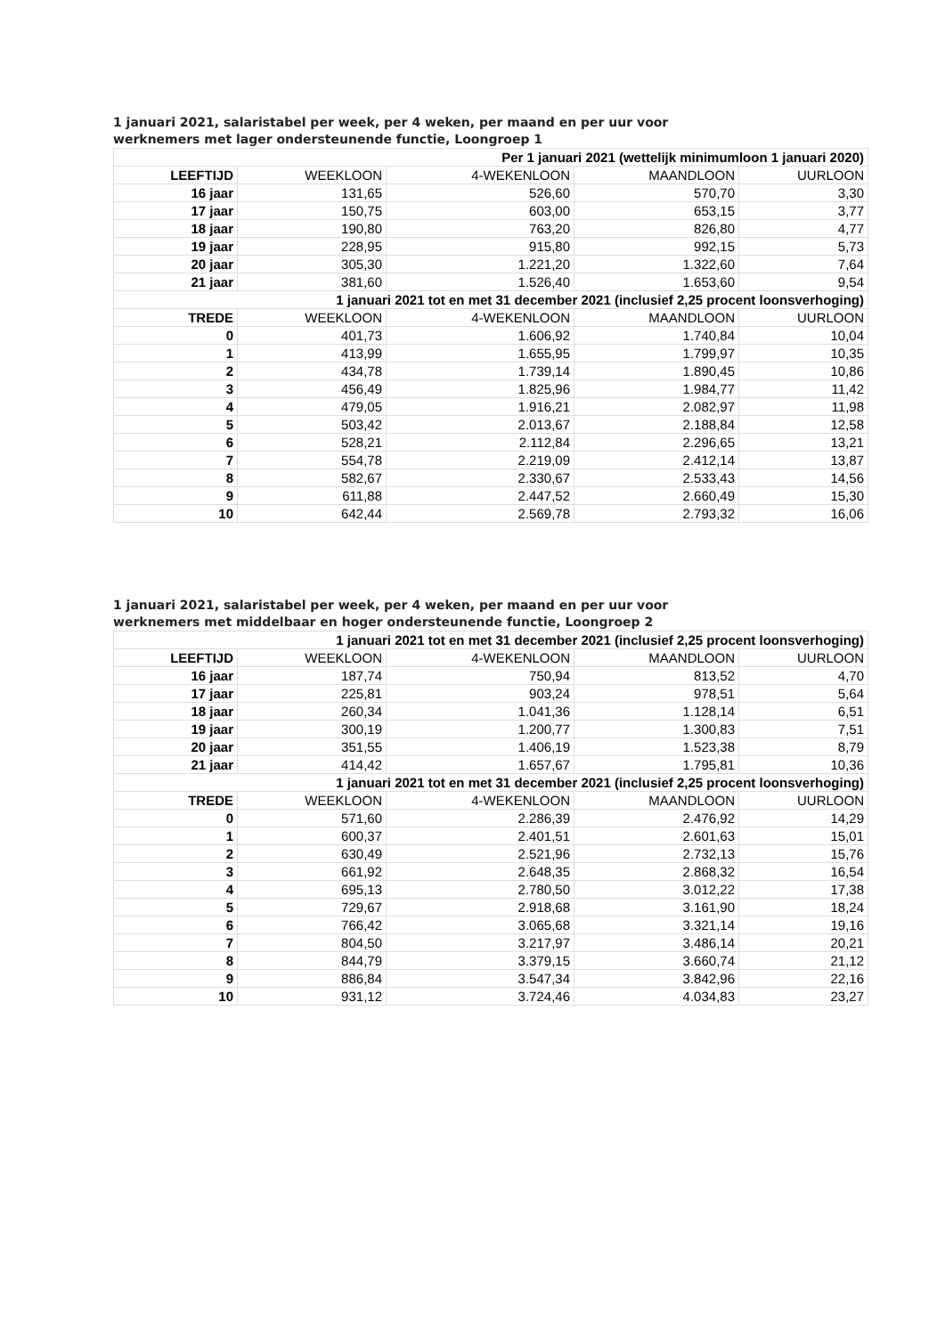1 januari 2021, salaristabel per week, per 4 weken, per maand en per uur voor
werknemers met lager ondersteunende functie, Loongroep 1
| Per 1 januari 2021 (wettelijk minimumloon 1 januari 2020) | | | | |
| LEEFTIJD | WEEKLOON | 4-WEKENLOON | MAANDLOON | UURLOON |
| 16 jaar | 131,65 | 526,60 | 570,70 | 3,30 |
| 17 jaar | 150,75 | 603,00 | 653,15 | 3,77 |
| 18 jaar | 190,80 | 763,20 | 826,80 | 4,77 |
| 19 jaar | 228,95 | 915,80 | 992,15 | 5,73 |
| 20 jaar | 305,30 | 1.221,20 | 1.322,60 | 7,64 |
| 21 jaar | 381,60 | 1.526,40 | 1.653,60 | 9,54 |
| 1 januari 2021 tot en met 31 december 2021 (inclusief 2,25 procent loonsverhoging) | | | | |
| TREDE | WEEKLOON | 4-WEKENLOON | MAANDLOON | UURLOON |
| 0 | 401,73 | 1.606,92 | 1.740,84 | 10,04 |
| 1 | 413,99 | 1.655,95 | 1.799,97 | 10,35 |
| 2 | 434,78 | 1.739,14 | 1.890,45 | 10,86 |
| 3 | 456,49 | 1.825,96 | 1.984,77 | 11,42 |
| 4 | 479,05 | 1.916,21 | 2.082,97 | 11,98 |
| 5 | 503,42 | 2.013,67 | 2.188,84 | 12,58 |
| 6 | 528,21 | 2.112,84 | 2.296,65 | 13,21 |
| 7 | 554,78 | 2.219,09 | 2.412,14 | 13,87 |
| 8 | 582,67 | 2.330,67 | 2.533,43 | 14,56 |
| 9 | 611,88 | 2.447,52 | 2.660,49 | 15,30 |
| 10 | 642,44 | 2.569,78 | 2.793,32 | 16,06 |
1 januari 2021, salaristabel per week, per 4 weken, per maand en per uur voor
werknemers met middelbaar en hoger ondersteunende functie, Loongroep 2
| 1 januari 2021 tot en met 31 december 2021 (inclusief 2,25 procent loonsverhoging) | | | | |
| LEEFTIJD | WEEKLOON | 4-WEKENLOON | MAANDLOON | UURLOON |
| 16 jaar | 187,74 | 750,94 | 813,52 | 4,70 |
| 17 jaar | 225,81 | 903,24 | 978,51 | 5,64 |
| 18 jaar | 260,34 | 1.041,36 | 1.128,14 | 6,51 |
| 19 jaar | 300,19 | 1.200,77 | 1.300,83 | 7,51 |
| 20 jaar | 351,55 | 1.406,19 | 1.523,38 | 8,79 |
| 21 jaar | 414,42 | 1.657,67 | 1.795,81 | 10,36 |
| 1 januari 2021 tot en met 31 december 2021 (inclusief 2,25 procent loonsverhoging) | | | | |
| TREDE | WEEKLOON | 4-WEKENLOON | MAANDLOON | UURLOON |
| 0 | 571,60 | 2.286,39 | 2.476,92 | 14,29 |
| 1 | 600,37 | 2.401,51 | 2.601,63 | 15,01 |
| 2 | 630,49 | 2.521,96 | 2.732,13 | 15,76 |
| 3 | 661,92 | 2.648,35 | 2.868,32 | 16,54 |
| 4 | 695,13 | 2.780,50 | 3.012,22 | 17,38 |
| 5 | 729,67 | 2.918,68 | 3.161,90 | 18,24 |
| 6 | 766,42 | 3.065,68 | 3.321,14 | 19,16 |
| 7 | 804,50 | 3.217,97 | 3.486,14 | 20,21 |
| 8 | 844,79 | 3.379,15 | 3.660,74 | 21,12 |
| 9 | 886,84 | 3.547,34 | 3.842,96 | 22,16 |
| 10 | 931,12 | 3.724,46 | 4.034,83 | 23,27 |